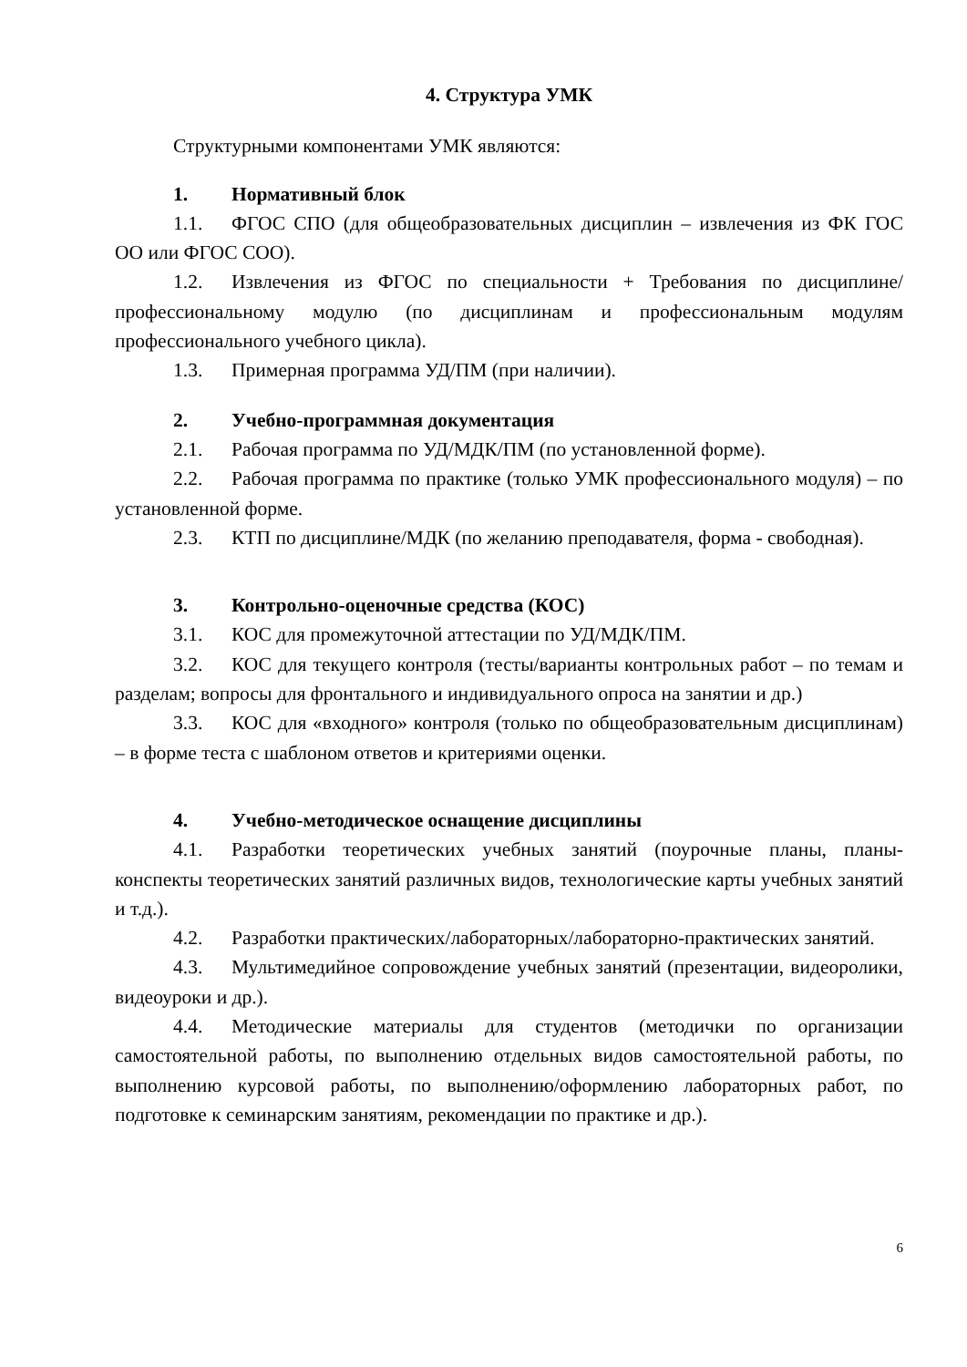4. Структура УМК
Структурными компонентами УМК являются:
1. Нормативный блок
1.1. ФГОС СПО (для общеобразовательных дисциплин – извлечения из ФК ГОС ОО или ФГОС СОО).
1.2. Извлечения из ФГОС по специальности + Требования по дисциплине/профессиональному модулю (по дисциплинам и профессиональным модулям профессионального учебного цикла).
1.3. Примерная программа УД/ПМ (при наличии).
2. Учебно-программная документация
2.1. Рабочая программа по УД/МДК/ПМ (по установленной форме).
2.2. Рабочая программа по практике (только УМК профессионального модуля) – по установленной форме.
2.3. КТП по дисциплине/МДК (по желанию преподавателя, форма - свободная).
3. Контрольно-оценочные средства (КОС)
3.1. КОС для промежуточной аттестации по УД/МДК/ПМ.
3.2. КОС для текущего контроля (тесты/варианты контрольных работ – по темам и разделам; вопросы для фронтального и индивидуального опроса на занятии и др.)
3.3. КОС для «входного» контроля (только по общеобразовательным дисциплинам) – в форме теста с шаблоном ответов и критериями оценки.
4. Учебно-методическое оснащение дисциплины
4.1. Разработки теоретических учебных занятий (поурочные планы, планы-конспекты теоретических занятий различных видов, технологические карты учебных занятий и т.д.).
4.2. Разработки практических/лабораторных/лабораторно-практических занятий.
4.3. Мультимедийное сопровождение учебных занятий (презентации, видеоролики, видеоуроки и др.).
4.4. Методические материалы для студентов (методички по организации самостоятельной работы, по выполнению отдельных видов самостоятельной работы, по выполнению курсовой работы, по выполнению/оформлению лабораторных работ, по подготовке к семинарским занятиям, рекомендации по практике и др.).
6